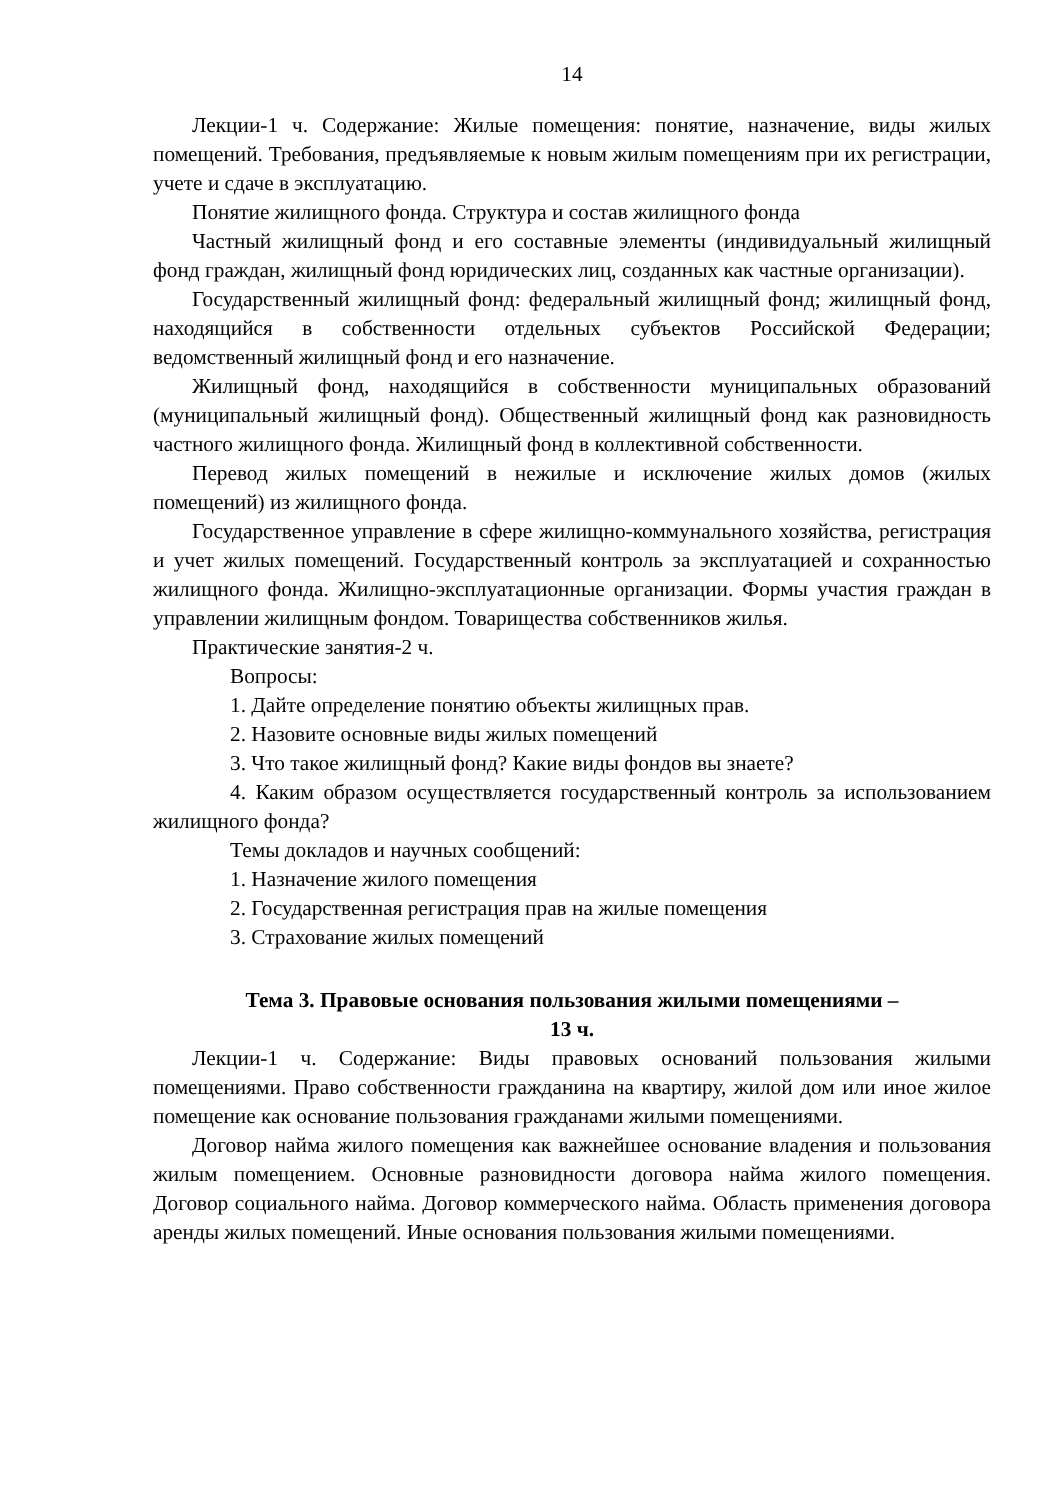14
Лекции-1 ч. Содержание: Жилые помещения: понятие, назначение, виды жилых помещений. Требования, предъявляемые к новым жилым помещениям при их регистрации, учете и сдаче в эксплуатацию.
Понятие жилищного фонда. Структура и состав жилищного фонда
Частный жилищный фонд и его составные элементы (индивидуальный жилищный фонд граждан, жилищный фонд юридических лиц, созданных как частные организации).
Государственный жилищный фонд: федеральный жилищный фонд; жилищный фонд, находящийся в собственности отдельных субъектов Российской Федерации; ведомственный жилищный фонд и его назначение.
Жилищный фонд, находящийся в собственности муниципальных образований (муниципальный жилищный фонд). Общественный жилищный фонд как разновидность частного жилищного фонда. Жилищный фонд в коллективной собственности.
Перевод жилых помещений в нежилые и исключение жилых домов (жилых помещений) из жилищного фонда.
Государственное управление в сфере жилищно-коммунального хозяйства, регистрация и учет жилых помещений. Государственный контроль за эксплуатацией и сохранностью жилищного фонда. Жилищно-эксплуатационные организации. Формы участия граждан в управлении жилищным фондом. Товарищества собственников жилья.
Практические занятия-2 ч.
Вопросы:
1. Дайте определение понятию объекты жилищных прав.
2. Назовите основные виды жилых помещений
3. Что такое жилищный фонд? Какие виды фондов вы знаете?
4. Каким образом осуществляется государственный контроль за использованием жилищного фонда?
Темы докладов и научных сообщений:
1. Назначение жилого помещения
2. Государственная регистрация прав на жилые помещения
3. Страхование жилых помещений
Тема 3. Правовые основания пользования жилыми помещениями –
13 ч.
Лекции-1 ч. Содержание: Виды правовых оснований пользования жилыми помещениями. Право собственности гражданина на квартиру, жилой дом или иное жилое помещение как основание пользования гражданами жилыми помещениями.
Договор найма жилого помещения как важнейшее основание владения и пользования жилым помещением. Основные разновидности договора найма жилого помещения. Договор социального найма. Договор коммерческого найма. Область применения договора аренды жилых помещений. Иные основания пользования жилыми помещениями.